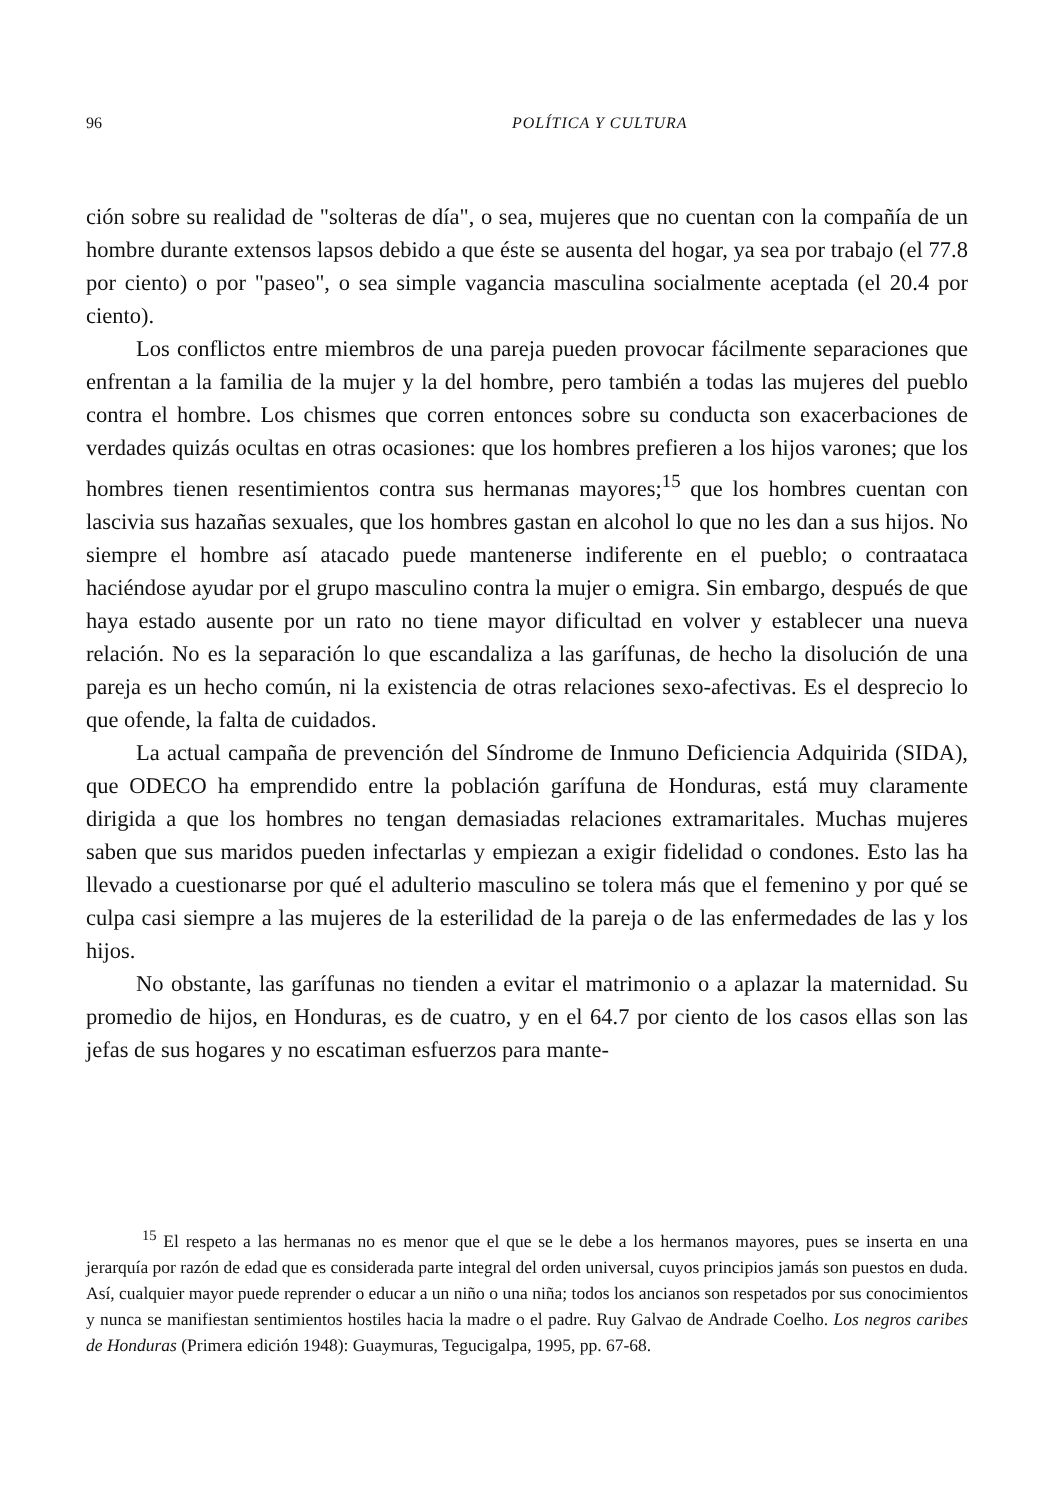96 POLÍTICA Y CULTURA
ción sobre su realidad de "solteras de día", o sea, mujeres que no cuentan con la compañía de un hombre durante extensos lapsos debido a que éste se ausenta del hogar, ya sea por trabajo (el 77.8 por ciento) o por "paseo", o sea simple vagancia masculina socialmente aceptada (el 20.4 por ciento).
Los conflictos entre miembros de una pareja pueden provocar fácilmente separaciones que enfrentan a la familia de la mujer y la del hombre, pero también a todas las mujeres del pueblo contra el hombre. Los chismes que corren entonces sobre su conducta son exacerbaciones de verdades quizás ocultas en otras ocasiones: que los hombres prefieren a los hijos varones; que los hombres tienen resentimientos contra sus hermanas mayores;<sup>15</sup> que los hombres cuentan con lascivia sus hazañas sexuales, que los hombres gastan en alcohol lo que no les dan a sus hijos. No siempre el hombre así atacado puede mantenerse indiferente en el pueblo; o contraataca haciéndose ayudar por el grupo masculino contra la mujer o emigra. Sin embargo, después de que haya estado ausente por un rato no tiene mayor dificultad en volver y establecer una nueva relación. No es la separación lo que escandaliza a las garífunas, de hecho la disolución de una pareja es un hecho común, ni la existencia de otras relaciones sexo-afectivas. Es el desprecio lo que ofende, la falta de cuidados.
La actual campaña de prevención del Síndrome de Inmuno Deficiencia Adquirida (SIDA), que ODECO ha emprendido entre la población garífuna de Honduras, está muy claramente dirigida a que los hombres no tengan demasiadas relaciones extramaritales. Muchas mujeres saben que sus maridos pueden infectarlas y empiezan a exigir fidelidad o condones. Esto las ha llevado a cuestionarse por qué el adulterio masculino se tolera más que el femenino y por qué se culpa casi siempre a las mujeres de la esterilidad de la pareja o de las enfermedades de las y los hijos.
No obstante, las garífunas no tienden a evitar el matrimonio o a aplazar la maternidad. Su promedio de hijos, en Honduras, es de cuatro, y en el 64.7 por ciento de los casos ellas son las jefas de sus hogares y no escatiman esfuerzos para mante-
<sup>15</sup> El respeto a las hermanas no es menor que el que se le debe a los hermanos mayores, pues se inserta en una jerarquía por razón de edad que es considerada parte integral del orden universal, cuyos principios jamás son puestos en duda. Así, cualquier mayor puede reprender o educar a un niño o una niña; todos los ancianos son respetados por sus conocimientos y nunca se manifiestan sentimientos hostiles hacia la madre o el padre. Ruy Galvao de Andrade Coelho. Los negros caribes de Honduras (Primera edición 1948): Guaymuras, Tegucigalpa, 1995, pp. 67-68.